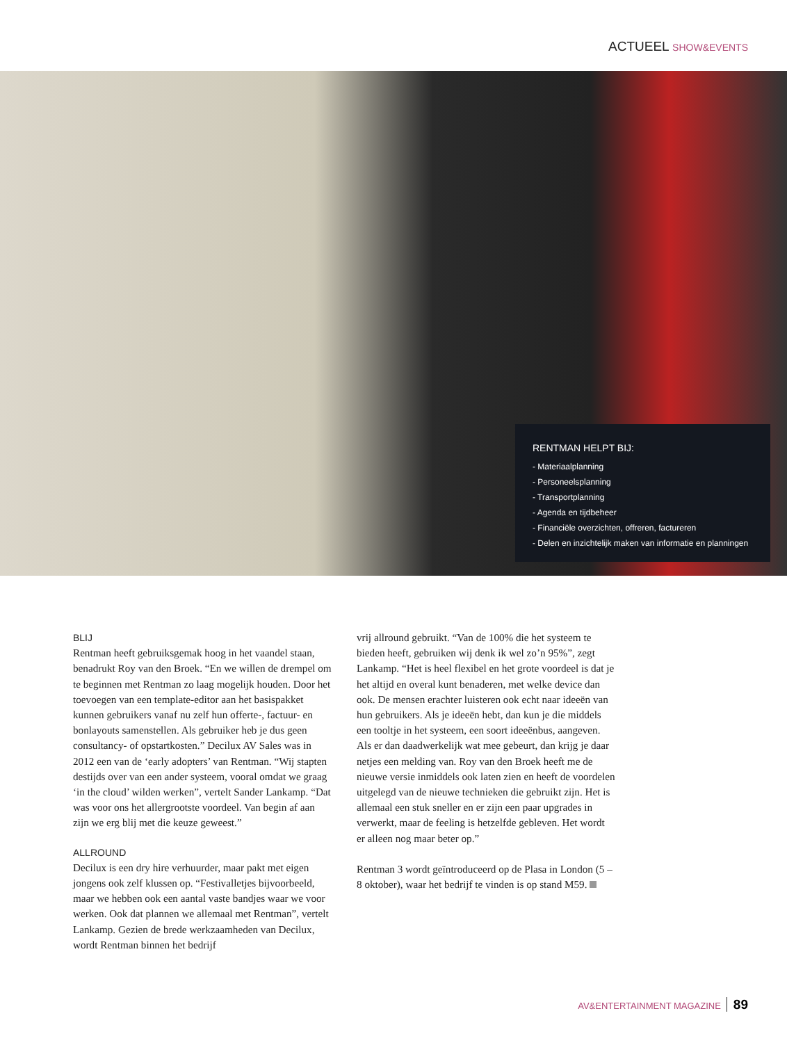ACTUEEL SHOW&EVENTS
RENTMAN HELPT BIJ:
- Materiaalplanning
- Personeelsplanning
- Transportplanning
- Agenda en tijdbeheer
- Financiële overzichten, offreren, factureren
- Delen en inzichtelijk maken van informatie en planningen
BLIJ
Rentman heeft gebruiksgemak hoog in het vaandel staan, benadrukt Roy van den Broek. “En we willen de drempel om te beginnen met Rentman zo laag mogelijk houden. Door het toevoegen van een template-editor aan het basispakket kunnen gebruikers vanaf nu zelf hun offerte-, factuur- en bonlayouts samenstellen. Als gebruiker heb je dus geen consultancy- of opstartkosten.” Decilux AV Sales was in 2012 een van de ‘early adopters’ van Rentman. “Wij stapten destijds over van een ander systeem, vooral omdat we graag ‘in the cloud’ wilden werken”, vertelt Sander Lankamp. “Dat was voor ons het allergrootste voordeel. Van begin af aan zijn we erg blij met die keuze geweest.”
ALLROUND
Decilux is een dry hire verhuurder, maar pakt met eigen jongens ook zelf klussen op. “Festivalletjes bijvoorbeeld, maar we hebben ook een aantal vaste bandjes waar we voor werken. Ook dat plannen we allemaal met Rentman”, vertelt Lankamp. Gezien de brede werkzaamheden van Decilux, wordt Rentman binnen het bedrijf
vrij allround gebruikt. “Van de 100% die het systeem te bieden heeft, gebruiken wij denk ik wel zo’n 95%”, zegt Lankamp. “Het is heel flexibel en het grote voordeel is dat je het altijd en overal kunt benaderen, met welke device dan ook. De mensen erachter luisteren ook echt naar ideeën van hun gebruikers. Als je ideeën hebt, dan kun je die middels een tooltje in het systeem, een soort ideeënbus, aangeven. Als er dan daadwerkelijk wat mee gebeurt, dan krijg je daar netjes een melding van. Roy van den Broek heeft me de nieuwe versie inmiddels ook laten zien en heeft de voordelen uitgelegd van de nieuwe technieken die gebruikt zijn. Het is allemaal een stuk sneller en er zijn een paar upgrades in verwerkt, maar de feeling is hetzelfde gebleven. Het wordt er alleen nog maar beter op.”
Rentman 3 wordt geïntroduceerd op de Plasa in London (5 – 8 oktober), waar het bedrijf te vinden is op stand M59.
AV&ENTERTAINMENT MAGAZINE 89